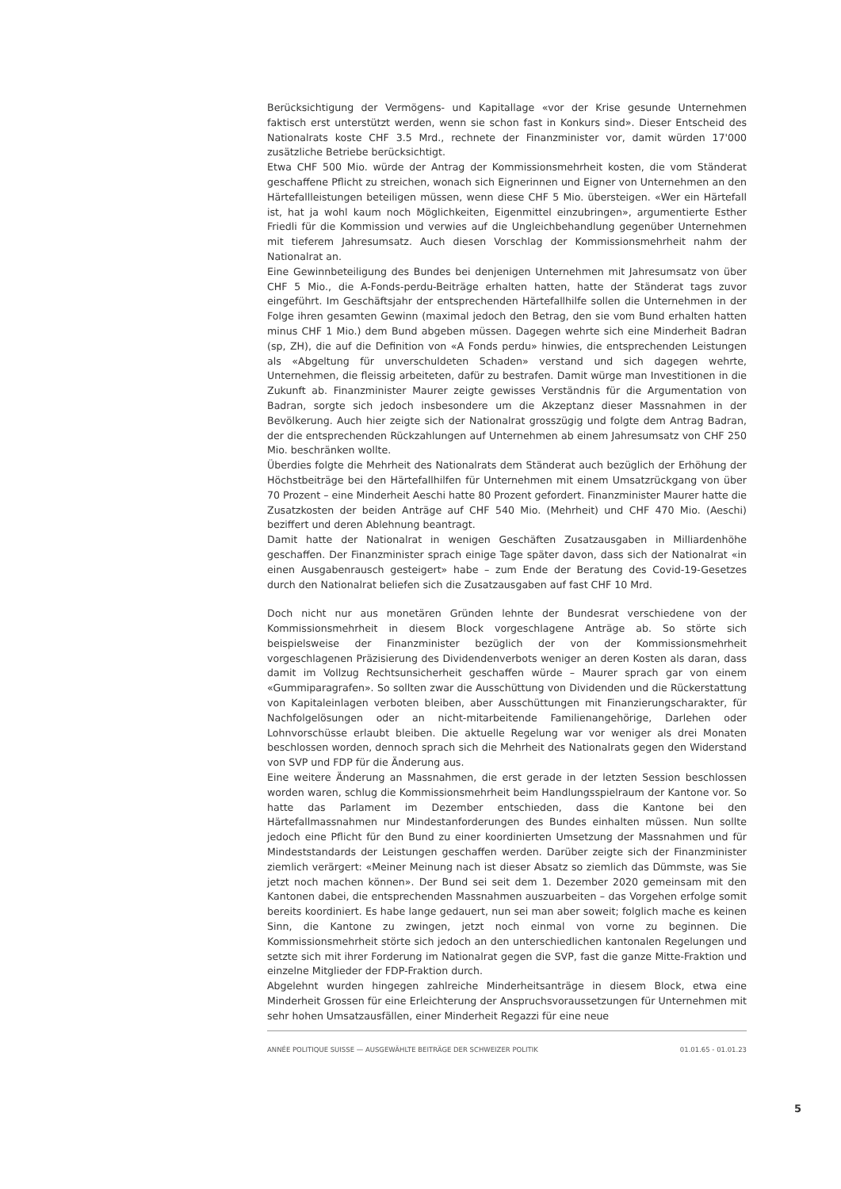Berücksichtigung der Vermögens- und Kapitallage «vor der Krise gesunde Unternehmen faktisch erst unterstützt werden, wenn sie schon fast in Konkurs sind». Dieser Entscheid des Nationalrats koste CHF 3.5 Mrd., rechnete der Finanzminister vor, damit würden 17'000 zusätzliche Betriebe berücksichtigt.
Etwa CHF 500 Mio. würde der Antrag der Kommissionsmehrheit kosten, die vom Ständerat geschaffene Pflicht zu streichen, wonach sich Eignerinnen und Eigner von Unternehmen an den Härtefallleistungen beteiligen müssen, wenn diese CHF 5 Mio. übersteigen. «Wer ein Härtefall ist, hat ja wohl kaum noch Möglichkeiten, Eigenmittel einzubringen», argumentierte Esther Friedli für die Kommission und verwies auf die Ungleichbehandlung gegenüber Unternehmen mit tieferem Jahresumsatz. Auch diesen Vorschlag der Kommissionsmehrheit nahm der Nationalrat an.
Eine Gewinnbeteiligung des Bundes bei denjenigen Unternehmen mit Jahresumsatz von über CHF 5 Mio., die A-Fonds-perdu-Beiträge erhalten hatten, hatte der Ständerat tags zuvor eingeführt. Im Geschäftsjahr der entsprechenden Härtefallhilfe sollen die Unternehmen in der Folge ihren gesamten Gewinn (maximal jedoch den Betrag, den sie vom Bund erhalten hatten minus CHF 1 Mio.) dem Bund abgeben müssen. Dagegen wehrte sich eine Minderheit Badran (sp, ZH), die auf die Definition von «A Fonds perdu» hinwies, die entsprechenden Leistungen als «Abgeltung für unverschuldeten Schaden» verstand und sich dagegen wehrte, Unternehmen, die fleissig arbeiteten, dafür zu bestrafen. Damit würge man Investitionen in die Zukunft ab. Finanzminister Maurer zeigte gewisses Verständnis für die Argumentation von Badran, sorgte sich jedoch insbesondere um die Akzeptanz dieser Massnahmen in der Bevölkerung. Auch hier zeigte sich der Nationalrat grosszügig und folgte dem Antrag Badran, der die entsprechenden Rückzahlungen auf Unternehmen ab einem Jahresumsatz von CHF 250 Mio. beschränken wollte.
Überdies folgte die Mehrheit des Nationalrats dem Ständerat auch bezüglich der Erhöhung der Höchstbeiträge bei den Härtefallhilfen für Unternehmen mit einem Umsatzrückgang von über 70 Prozent – eine Minderheit Aeschi hatte 80 Prozent gefordert. Finanzminister Maurer hatte die Zusatzkosten der beiden Anträge auf CHF 540 Mio. (Mehrheit) und CHF 470 Mio. (Aeschi) beziffert und deren Ablehnung beantragt.
Damit hatte der Nationalrat in wenigen Geschäften Zusatzausgaben in Milliardenhöhe geschaffen. Der Finanzminister sprach einige Tage später davon, dass sich der Nationalrat «in einen Ausgabenrausch gesteigert» habe – zum Ende der Beratung des Covid-19-Gesetzes durch den Nationalrat beliefen sich die Zusatzausgaben auf fast CHF 10 Mrd.
Doch nicht nur aus monetären Gründen lehnte der Bundesrat verschiedene von der Kommissionsmehrheit in diesem Block vorgeschlagene Anträge ab. So störte sich beispielsweise der Finanzminister bezüglich der von der Kommissionsmehrheit vorgeschlagenen Präzisierung des Dividendenverbots weniger an deren Kosten als daran, dass damit im Vollzug Rechtsunsicherheit geschaffen würde – Maurer sprach gar von einem «Gummiparagrafen». So sollten zwar die Ausschüttung von Dividenden und die Rückerstattung von Kapitaleinlagen verboten bleiben, aber Ausschüttungen mit Finanzierungscharakter, für Nachfolgelösungen oder an nicht-mitarbeitende Familienangehörige, Darlehen oder Lohnvorschüsse erlaubt bleiben. Die aktuelle Regelung war vor weniger als drei Monaten beschlossen worden, dennoch sprach sich die Mehrheit des Nationalrats gegen den Widerstand von SVP und FDP für die Änderung aus.
Eine weitere Änderung an Massnahmen, die erst gerade in der letzten Session beschlossen worden waren, schlug die Kommissionsmehrheit beim Handlungsspielraum der Kantone vor. So hatte das Parlament im Dezember entschieden, dass die Kantone bei den Härtefallmassnahmen nur Mindestanforderungen des Bundes einhalten müssen. Nun sollte jedoch eine Pflicht für den Bund zu einer koordinierten Umsetzung der Massnahmen und für Mindeststandards der Leistungen geschaffen werden. Darüber zeigte sich der Finanzminister ziemlich verärgert: «Meiner Meinung nach ist dieser Absatz so ziemlich das Dümmste, was Sie jetzt noch machen können». Der Bund sei seit dem 1. Dezember 2020 gemeinsam mit den Kantonen dabei, die entsprechenden Massnahmen auszuarbeiten – das Vorgehen erfolge somit bereits koordiniert. Es habe lange gedauert, nun sei man aber soweit; folglich mache es keinen Sinn, die Kantone zu zwingen, jetzt noch einmal von vorne zu beginnen. Die Kommissionsmehrheit störte sich jedoch an den unterschiedlichen kantonalen Regelungen und setzte sich mit ihrer Forderung im Nationalrat gegen die SVP, fast die ganze Mitte-Fraktion und einzelne Mitglieder der FDP-Fraktion durch.
Abgelehnt wurden hingegen zahlreiche Minderheitsanträge in diesem Block, etwa eine Minderheit Grossen für eine Erleichterung der Anspruchsvoraussetzungen für Unternehmen mit sehr hohen Umsatzausfällen, einer Minderheit Regazzi für eine neue
ANNÉE POLITIQUE SUISSE — AUSGEWÄHLTE BEITRÄGE DER SCHWEIZER POLITIK 01.01.65 - 01.01.23
5